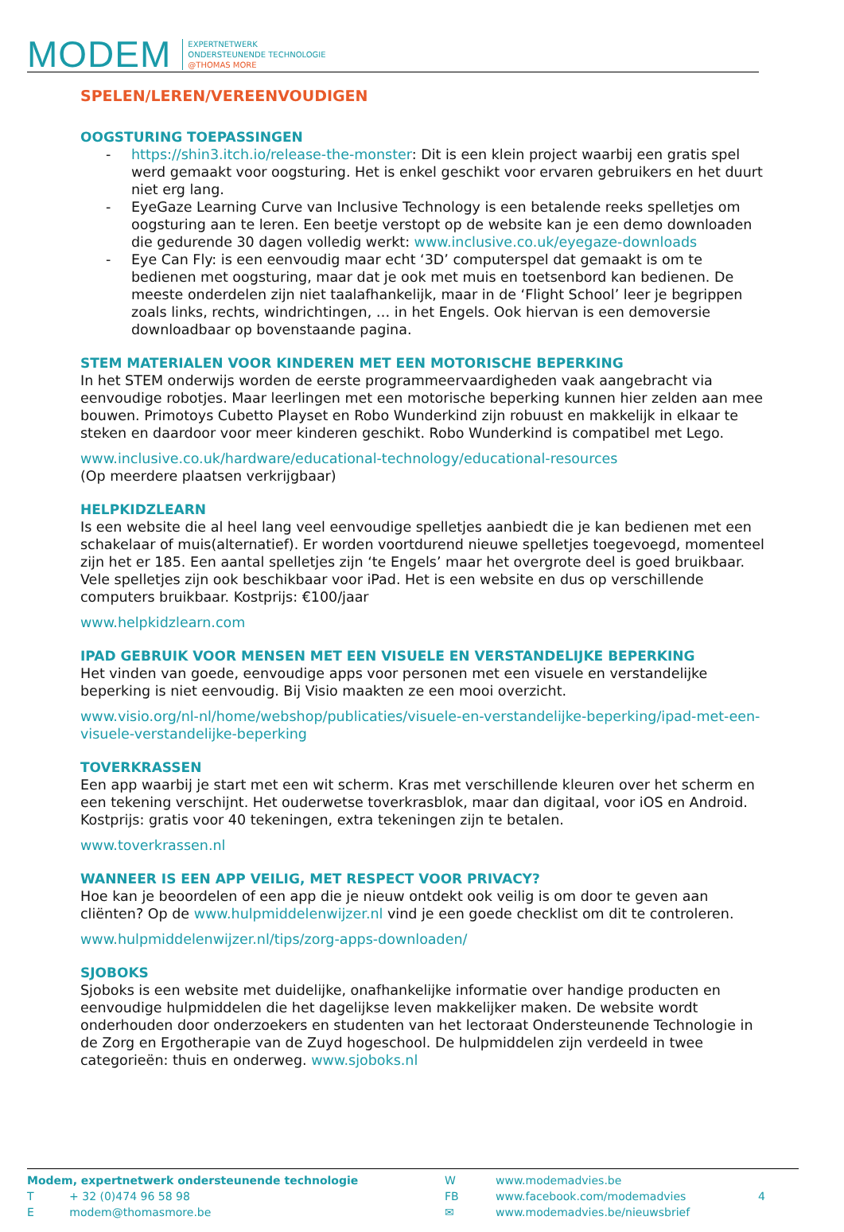MODEM
EXPERTNETWERK
ONDERSTEUNENDE TECHNOLOGIE
@THOMAS MORE
SPELEN/LEREN/VEREENVOUDIGEN
OOGSTURING TOEPASSINGEN
- https://shin3.itch.io/release-the-monster: Dit is een klein project waarbij een gratis spel werd gemaakt voor oogsturing. Het is enkel geschikt voor ervaren gebruikers en het duurt niet erg lang.
- EyeGaze Learning Curve van Inclusive Technology is een betalende reeks spelletjes om oogsturing aan te leren. Een beetje verstopt op de website kan je een demo downloaden die gedurende 30 dagen volledig werkt: www.inclusive.co.uk/eyegaze-downloads
- Eye Can Fly: is een eenvoudig maar echt ‘3D’ computerspel dat gemaakt is om te bedienen met oogsturing, maar dat je ook met muis en toetsenbord kan bedienen. De meeste onderdelen zijn niet taalafhankelijk, maar in de ‘Flight School’ leer je begrippen zoals links, rechts, windrichtingen, … in het Engels. Ook hiervan is een demoversie downloadbaar op bovenstaande pagina.
STEM MATERIALEN VOOR KINDEREN MET EEN MOTORISCHE BEPERKING
In het STEM onderwijs worden de eerste programmeervaardigheden vaak aangebracht via eenvoudige robotjes. Maar leerlingen met een motorische beperking kunnen hier zelden aan mee bouwen. Primotoys Cubetto Playset en Robo Wunderkind zijn robuust en makkelijk in elkaar te steken en daardoor voor meer kinderen geschikt. Robo Wunderkind is compatibel met Lego.
www.inclusive.co.uk/hardware/educational-technology/educational-resources
(Op meerdere plaatsen verkrijgbaar)
HELPKIDZLEARN
Is een website die al heel lang veel eenvoudige spelletjes aanbiedt die je kan bedienen met een schakelaar of muis(alternatief). Er worden voortdurend nieuwe spelletjes toegevoegd, momenteel zijn het er 185. Een aantal spelletjes zijn ‘te Engels’ maar het overgrote deel is goed bruikbaar. Vele spelletjes zijn ook beschikbaar voor iPad. Het is een website en dus op verschillende computers bruikbaar. Kostprijs: €100/jaar
www.helpkidzlearn.com
IPAD GEBRUIK VOOR MENSEN MET EEN VISUELE EN VERSTANDELIJKE BEPERKING
Het vinden van goede, eenvoudige apps voor personen met een visuele en verstandelijke beperking is niet eenvoudig. Bij Visio maakten ze een mooi overzicht.
www.visio.org/nl-nl/home/webshop/publicaties/visuele-en-verstandelijke-beperking/ipad-met-een-visuele-verstandelijke-beperking
TOVERKRASSEN
Een app waarbij je start met een wit scherm. Kras met verschillende kleuren over het scherm en een tekening verschijnt. Het ouderwetse toverkrasblok, maar dan digitaal, voor iOS en Android. Kostprijs: gratis voor 40 tekeningen, extra tekeningen zijn te betalen.
www.toverkrassen.nl
WANNEER IS EEN APP VEILIG, MET RESPECT VOOR PRIVACY?
Hoe kan je beoordelen of een app die je nieuw ontdekt ook veilig is om door te geven aan cliënten? Op de www.hulpmiddelenwijzer.nl vind je een goede checklist om dit te controleren.
www.hulpmiddelenwijzer.nl/tips/zorg-apps-downloaden/
SJOBOKS
Sjoboks is een website met duidelijke, onafhankelijke informatie over handige producten en eenvoudige hulpmiddelen die het dagelijkse leven makkelijker maken. De website wordt onderhouden door onderzoekers en studenten van het lectoraat Ondersteunende Technologie in de Zorg en Ergotherapie van de Zuyd hogeschool. De hulpmiddelen zijn verdeeld in twee categorieën: thuis en onderweg. www.sjoboks.nl
Modem, expertnetwerk ondersteunende technologie
T + 32 (0)474 96 58 98
E modem@thomasmore.be
W
FB
✉
www.modemadvies.be
www.facebook.com/modemadvies
www.modemadvies.be/nieuwsbrief
4